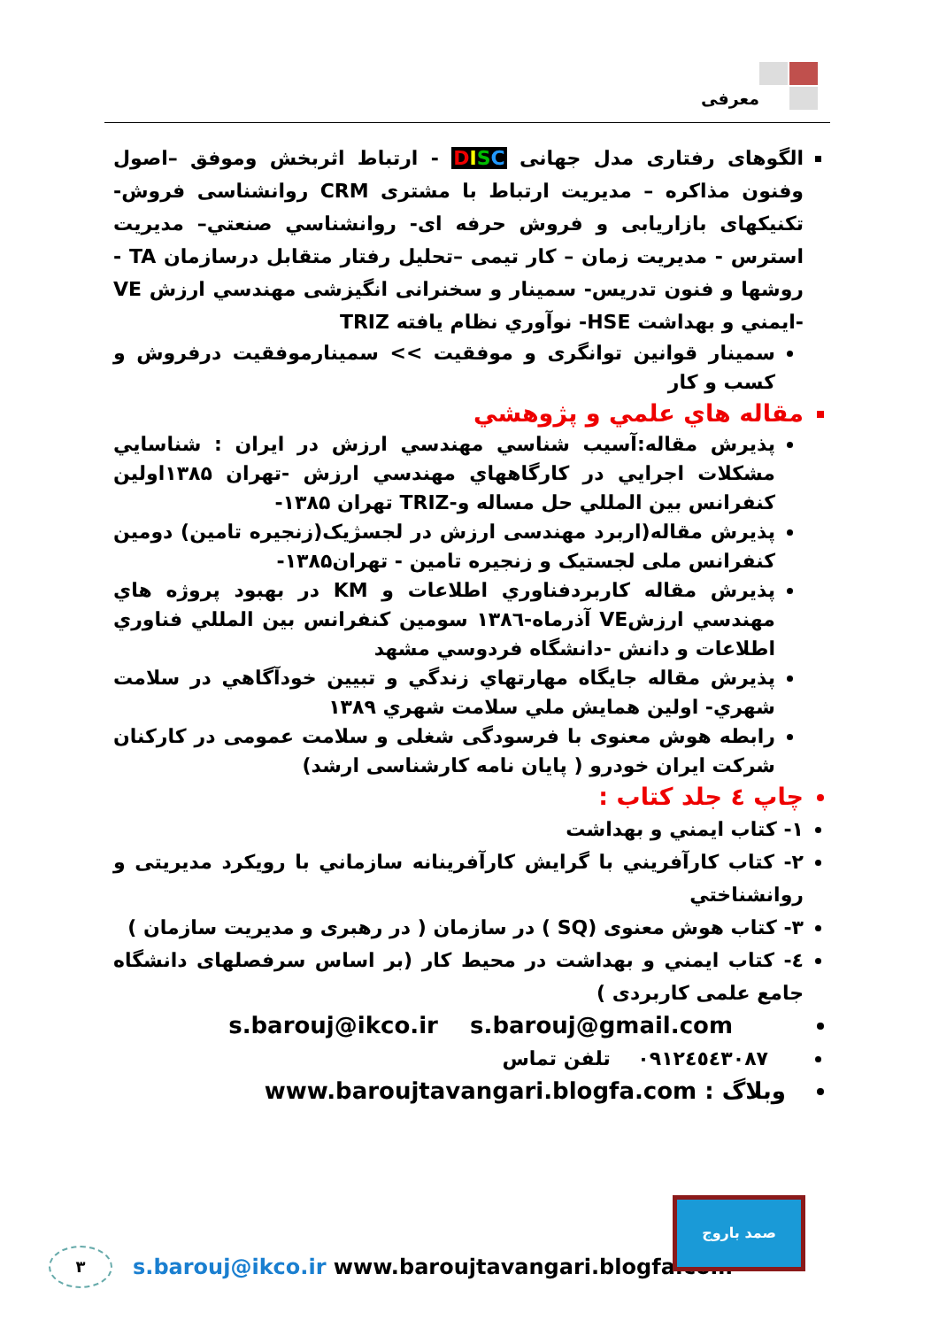معرفی
الگوهای رفتاری مدل جهانی DISC - ارتباط اثربخش وموفق –اصول وفنون مذاکره – مدیریت ارتباط با مشتری CRM روانشناسی فروش- تکنیکهای بازاریابی و فروش حرفه ای- روانشناسي صنعتي– مديريت استرس - مديريت زمان – کار تیمی –تحلیل رفتار متقابل درسازمان TA - روشها و فنون تدریس- سمینار و سخنرانی انگیزشی مهندسي ارزش VE -ايمني و بهداشت HSE- نوآوري نظام یافته TRIZ
سمینار قوانین توانگری و موفقیت >> سمينارموفقيت درفروش و كسب و كار
مقاله هاي علمي و پژوهشي
پذيرش مقاله:آسيب شناسي مهندسي ارزش در ايران : شناسايي مشكلات اجرايي در كارگاههاي مهندسي ارزش -تهران ۱۳۸۵اولين كنفرانس بين المللي حل مساله و-TRIZ تهران ۱۳۸۵-
پذيرش مقاله(اربرد مهندسی ارزش در لجسژیک(زنجیره تامین) دومین کنفرانس ملی لجستیک و زنجیره تامین - تهران۱۳۸۵-
پذيرش مقاله كاربردفناوري اطلاعات و KM در بهبود پروژه هاي مهندسي ارزشVE آذرماه-۱۳۸٦ سومين كنفرانس بين المللي فناوري اطلاعات و دانش -دانشگاه فردوسي مشهد
پذيرش مقاله جايگاه مهارتهاي زندگي و تبيين خودآگاهي در سلامت شهري- اولين همايش ملي سلامت شهري ۱۳۸۹
رابطه هوش معنوی با فرسودگی شغلی و سلامت عمومی در کارکنان شرکت ایران خودرو ( پایان نامه کارشناسی ارشد)
چاپ ٤ جلد کتاب :
۱- کتاب ايمني و بهداشت
۲- کتاب كارآفريني با گرايش كارآفرينانه سازماني با رويكرد مديريتی و روانشناختي
۳- کتاب هوش معنوی (SQ ) در سازمان ( در رهبری و مدیریت سازمان )
٤- کتاب ايمني و بهداشت در محیط کار (بر اساس سرفصلهای دانشگاه جامع علمی کاربردی )
s.barouj@ikco.ir s.barouj@gmail.com
۰۹۱۲٤٥٤۳۰۸۷ تلفن تماس
وبلاگ : www.baroujtavangari.blogfa.com
۳
s.barouj@ikco.ir www.baroujtavangari.blogfa.com
صمد باروج